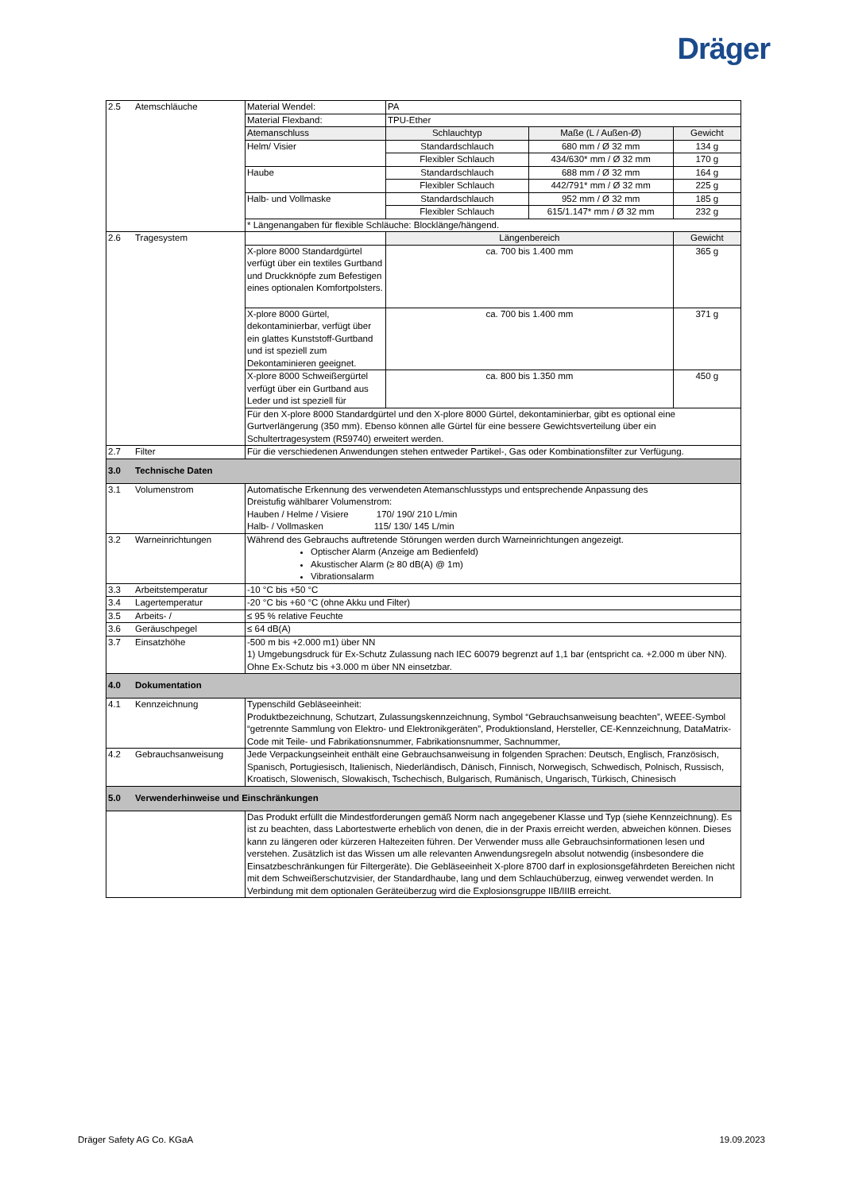Dräger
| 2.5 | Atemschläuche | Material Wendel: | PA | | |
| | | Material Flexband: | TPU-Ether | | |
| | | Atemanschluss | Schlauchtyp | Maße (L / Außen-Ø) | Gewicht |
| | | Helm/ Visier | Standardschlauch | 680 mm / Ø 32 mm | 134 g |
| | | | Flexibler Schlauch | 434/630* mm / Ø 32 mm | 170 g |
| | | Haube | Standardschlauch | 688 mm / Ø 32 mm | 164 g |
| | | | Flexibler Schlauch | 442/791* mm / Ø 32 mm | 225 g |
| | | Halb- und Vollmaske | Standardschlauch | 952 mm / Ø 32 mm | 185 g |
| | | | Flexibler Schlauch | 615/1.147* mm / Ø 32 mm | 232 g |
| | | * Längenangaben für flexible Schläuche: Blocklänge/hängend. | | | |
| 2.6 | Tragesystem | | Längenbereich | | Gewicht |
| | | X-plore 8000 Standardgürtel verfügt über ein textiles Gurtband und Druckknöpfe zum Befestigen eines optionalen Komfortpolsters. | ca. 700 bis 1.400 mm | | 365 g |
| | | X-plore 8000 Gürtel, dekontaminierbar, verfügt über ein glattes Kunststoff-Gurtband und ist speziell zum Dekontaminieren geeignet. | ca. 700 bis 1.400 mm | | 371 g |
| | | X-plore 8000 Schweißergürtel verfügt über ein Gurtband aus Leder und ist speziell für | ca. 800 bis 1.350 mm | | 450 g |
| | | Für den X-plore 8000 Standardgürtel und den X-plore 8000 Gürtel, dekontaminierbar, gibt es optional eine Gurtverlängerung (350 mm). Ebenso können alle Gürtel für eine bessere Gewichtsverteilung über ein Schultertragesystem (R59740) erweitert werden. | | | |
| 2.7 | Filter | Für die verschiedenen Anwendungen stehen entweder Partikel-, Gas oder Kombinationsfilter zur Verfügung. | | | |
| 3.0 | Technische Daten | | | | |
| 3.1 | Volumenstrom | Automatische Erkennung des verwendeten Atemanschlusstyps und entsprechende Anpassung des Dreistufig wählbarer Volumenstrom: Hauben / Helme / Visiere 170/ 190/ 210 L/min Halb- / Vollmasken 115/ 130/ 145 L/min | | | |
| 3.2 | Warneinrichtungen | Während des Gebrauchs auftretende Störungen werden durch Warneinrichtungen angezeigt. Optischer Alarm (Anzeige am Bedienfeld) Akustischer Alarm (≥ 80 dB(A) @ 1m) Vibrationsalarm | | | |
| 3.3 | Arbeitstemperatur | -10 °C bis +50 °C | | | |
| 3.4 | Lagertemperatur | -20 °C bis +60 °C (ohne Akku und Filter) | | | |
| 3.5 | Arbeits- / | ≤ 95 % relative Feuchte | | | |
| 3.6 | Geräuschpegel | ≤ 64 dB(A) | | | |
| 3.7 | Einsatzhöhe | -500 m bis +2.000 m1) über NN 1) Umgebungsdruck für Ex-Schutz Zulassung nach IEC 60079 begrenzt auf 1,1 bar (entspricht ca. +2.000 m über NN). Ohne Ex-Schutz bis +3.000 m über NN einsetzbar. | | | |
| 4.0 | Dokumentation | | | | |
| 4.1 | Kennzeichnung | Typenschild Gebläseeinheit: Produktbezeichnung, Schutzart, Zulassungskennzeichnung, Symbol “Gebrauchsanweisung beachten”, WEEE-Symbol “getrennte Sammlung von Elektro- und Elektronikgeräten”, Produktionsland, Hersteller, CE-Kennzeichnung, DataMatrix-Code mit Teile- und Fabrikationsnummer, Fabrikationsnummer, Sachnummer, | | | |
| 4.2 | Gebrauchsanweisung | Jede Verpackungseinheit enthält eine Gebrauchsanweisung in folgenden Sprachen: Deutsch, Englisch, Französisch, Spanisch, Portugiesisch, Italienisch, Niederländisch, Dänisch, Finnisch, Norwegisch, Schwedisch, Polnisch, Russisch, Kroatisch, Slowenisch, Slowakisch, Tschechisch, Bulgarisch, Rumänisch, Ungarisch, Türkisch, Chinesisch | | | |
| 5.0 | Verwenderhinweise und Einschränkungen | | | | |
| | | Das Produkt erfüllt die Mindestforderungen gemäß Norm nach angegebener Klasse und Typ (siehe Kennzeichnung). Es ist zu beachten, dass Labortestwerte erheblich von denen, die in der Praxis erreicht werden, abweichen können. Dieses kann zu längeren oder kürzeren Haltezeiten führen. Der Verwender muss alle Gebrauchsinformationen lesen und verstehen. Zusätzlich ist das Wissen um alle relevanten Anwendungsregeln absolut notwendig (insbesondere die Einsatzbeschränkungen für Filtergeräte). Die Gebläseeinheit X-plore 8700 darf in explosionsgefährdeten Bereichen nicht mit dem Schweißerschutzvisier, der Standardhaube, lang und dem Schlauchüberzug, einweg verwendet werden. In Verbindung mit dem optionalen Geräteüberzug wird die Explosionsgruppe IIB/IIIB erreicht. | | | |
Dräger Safety AG Co. KGaA 19.09.2023